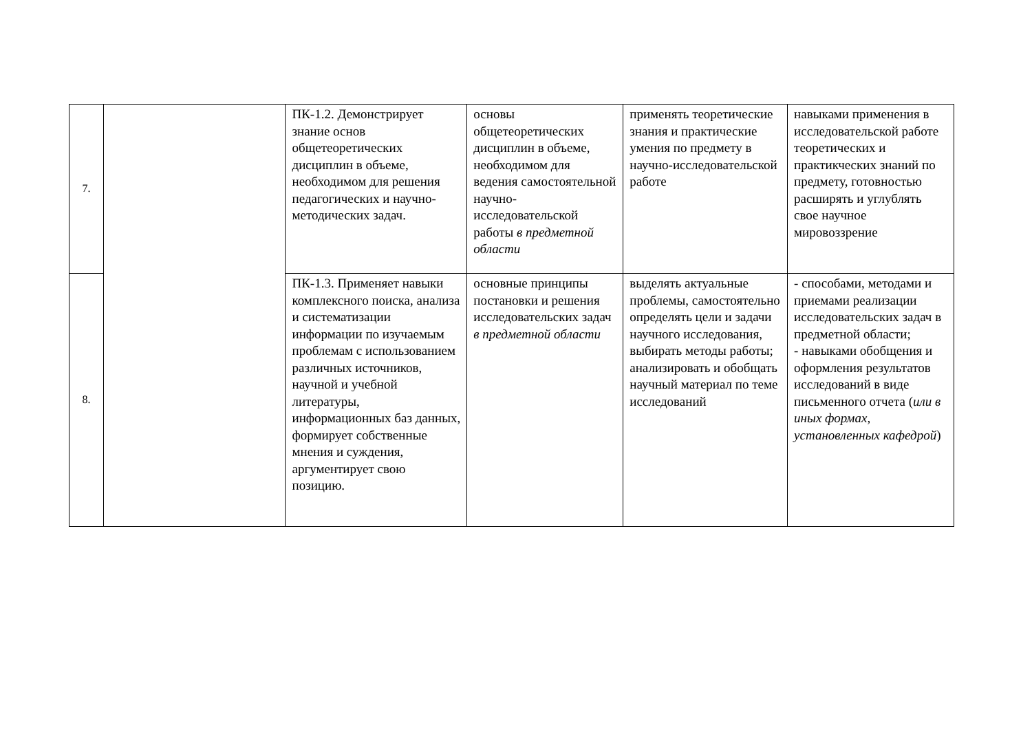| 7. | | ПК-1.2. Демонстрирует знание основ общетеоретических дисциплин в объеме, необходимом для решения педагогических и научно-методических задач. | основы общетеоретических дисциплин в объеме, необходимом для ведения самостоятельной научно-исследовательской работы в предметной области | применять теоретические знания и практические умения по предмету в научно-исследовательской работе | навыками применения в исследовательской работе теоретических и практикческих знаний по предмету, готовностью расширять и углублять свое научное мировоззрение |
| 8. | | ПК-1.3. Применяет навыки комплексного поиска, анализа и систематизации информации по изучаемым проблемам с использованием различных источников, научной и учебной литературы, информационных баз данных, формирует собственные мнения и суждения, аргументирует свою позицию. | основные принципы постановки и решения исследовательских задач в предметной области | выделять актуальные проблемы, самостоятельно определять цели и задачи научного исследования, выбирать методы работы; анализировать и обобщать научный материал по теме исследований | - способами, методами и приемами реализации исследовательских задач в предметной области; - навыками обобщения и оформления результатов исследований в виде письменного отчета ( или в иных формах, установленных кафедрой ) |